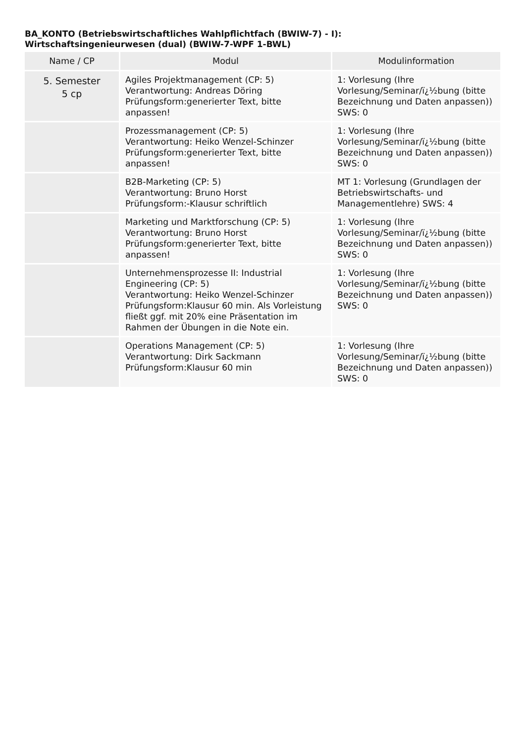BA_KONTO (Betriebswirtschaftliches Wahlpflichtfach (BWIW-7) - I):
Wirtschaftsingenieurwesen (dual) (BWIW-7-WPF 1-BWL)
| Name / CP | Modul | Modulinformation |
| --- | --- | --- |
| 5. Semester 5 cp | Agiles Projektmanagement (CP: 5) Verantwortung: Andreas Döring Prüfungsform:generierter Text, bitte anpassen! | 1: Vorlesung (Ihre Vorlesung/Seminar/ï¿½bung (bitte Bezeichnung und Daten anpassen)) SWS: 0 |
| | Prozessmanagement (CP: 5) Verantwortung: Heiko Wenzel-Schinzer Prüfungsform:generierter Text, bitte anpassen! | 1: Vorlesung (Ihre Vorlesung/Seminar/ï¿½bung (bitte Bezeichnung und Daten anpassen)) SWS: 0 |
| | B2B-Marketing (CP: 5) Verantwortung: Bruno Horst Prüfungsform:-Klausur schriftlich | MT 1: Vorlesung (Grundlagen der Betriebswirtschafts- und Managementlehre) SWS: 4 |
| | Marketing und Marktforschung (CP: 5) Verantwortung: Bruno Horst Prüfungsform:generierter Text, bitte anpassen! | 1: Vorlesung (Ihre Vorlesung/Seminar/ï¿½bung (bitte Bezeichnung und Daten anpassen)) SWS: 0 |
| | Unternehmensprozesse II: Industrial Engineering (CP: 5) Verantwortung: Heiko Wenzel-Schinzer Prüfungsform:Klausur 60 min. Als Vorleistung fließt ggf. mit 20% eine Präsentation im Rahmen der Übungen in die Note ein. | 1: Vorlesung (Ihre Vorlesung/Seminar/ï¿½bung (bitte Bezeichnung und Daten anpassen)) SWS: 0 |
| | Operations Management (CP: 5) Verantwortung: Dirk Sackmann Prüfungsform:Klausur 60 min | 1: Vorlesung (Ihre Vorlesung/Seminar/ï¿½bung (bitte Bezeichnung und Daten anpassen)) SWS: 0 |